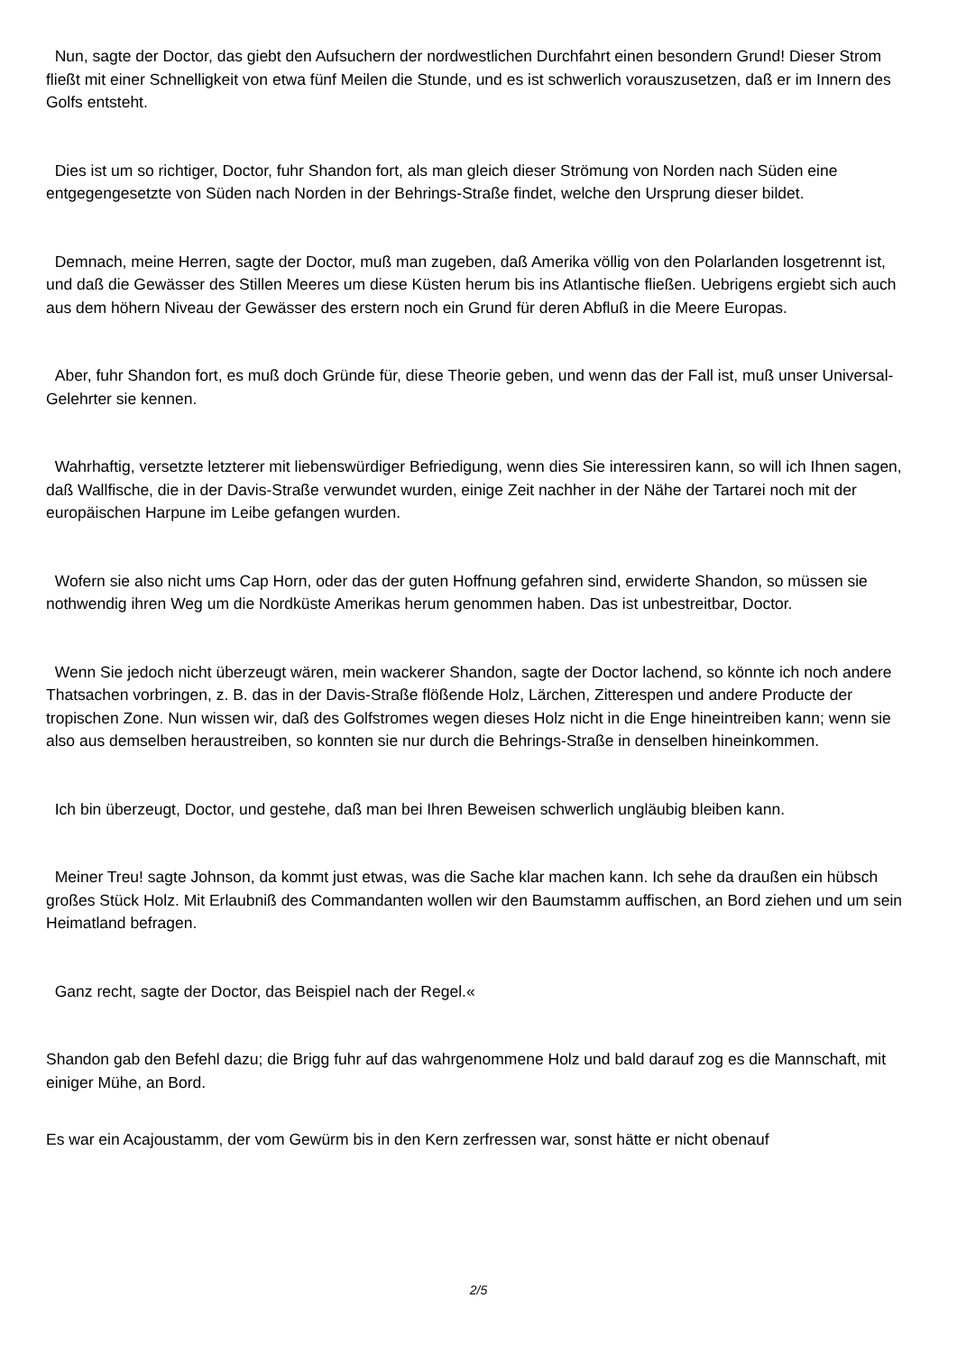Nun, sagte der Doctor, das giebt den Aufsuchern der nordwestlichen Durchfahrt einen besondern Grund! Dieser Strom fließt mit einer Schnelligkeit von etwa fünf Meilen die Stunde, und es ist schwerlich vorauszusetzen, daß er im Innern des Golfs entsteht.
Dies ist um so richtiger, Doctor, fuhr Shandon fort, als man gleich dieser Strömung von Norden nach Süden eine entgegengesetzte von Süden nach Norden in der Behrings-Straße findet, welche den Ursprung dieser bildet.
Demnach, meine Herren, sagte der Doctor, muß man zugeben, daß Amerika völlig von den Polarlanden losgetrennt ist, und daß die Gewässer des Stillen Meeres um diese Küsten herum bis ins Atlantische fließen. Uebrigens ergiebt sich auch aus dem höhern Niveau der Gewässer des erstern noch ein Grund für deren Abfluß in die Meere Europas.
Aber, fuhr Shandon fort, es muß doch Gründe für, diese Theorie geben, und wenn das der Fall ist, muß unser Universal-Gelehrter sie kennen.
Wahrhaftig, versetzte letzterer mit liebenswürdiger Befriedigung, wenn dies Sie interessiren kann, so will ich Ihnen sagen, daß Wallfische, die in der Davis-Straße verwundet wurden, einige Zeit nachher in der Nähe der Tartarei noch mit der europäischen Harpune im Leibe gefangen wurden.
Wofern sie also nicht ums Cap Horn, oder das der guten Hoffnung gefahren sind, erwiderte Shandon, so müssen sie nothwendig ihren Weg um die Nordküste Amerikas herum genommen haben. Das ist unbestreitbar, Doctor.
Wenn Sie jedoch nicht überzeugt wären, mein wackerer Shandon, sagte der Doctor lachend, so könnte ich noch andere Thatsachen vorbringen, z. B. das in der Davis-Straße flößende Holz, Lärchen, Zitterespen und andere Producte der tropischen Zone. Nun wissen wir, daß des Golfstromes wegen dieses Holz nicht in die Enge hineintreiben kann; wenn sie also aus demselben heraustreiben, so konnten sie nur durch die Behrings-Straße in denselben hineinkommen.
Ich bin überzeugt, Doctor, und gestehe, daß man bei Ihren Beweisen schwerlich ungläubig bleiben kann.
Meiner Treu! sagte Johnson, da kommt just etwas, was die Sache klar machen kann. Ich sehe da draußen ein hübsch großes Stück Holz. Mit Erlaubniß des Commandanten wollen wir den Baumstamm auffischen, an Bord ziehen und um sein Heimatland befragen.
Ganz recht, sagte der Doctor, das Beispiel nach der Regel.«
Shandon gab den Befehl dazu; die Brigg fuhr auf das wahrgenommene Holz und bald darauf zog es die Mannschaft, mit einiger Mühe, an Bord.
Es war ein Acajoustamm, der vom Gewürm bis in den Kern zerfressen war, sonst hätte er nicht obenauf
2/5